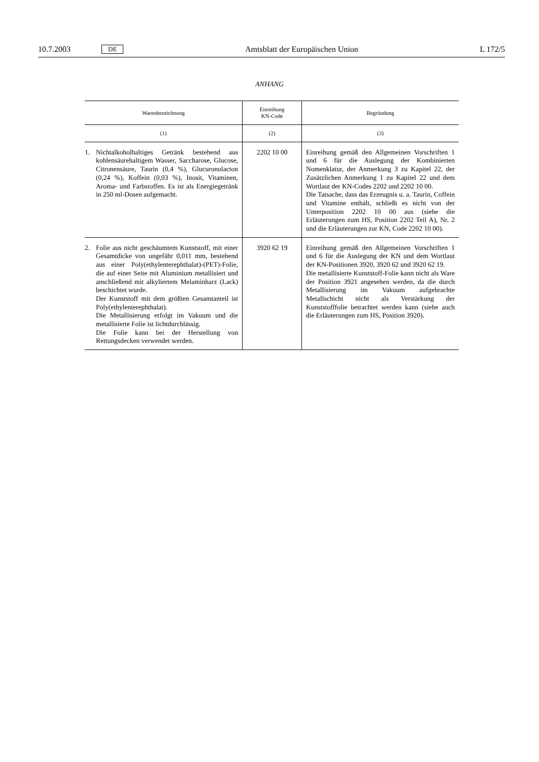10.7.2003
DE
Amtsblatt der Europäischen Union
L 172/5
ANHANG
| Warenbezeichnung | Einreihung KN-Code | Begründung |
| --- | --- | --- |
| (1) | (2) | (3) |
| 1. Nichtalkoholhaltiges Getränk bestehend aus kohlensäurehaltigem Wasser, Saccharose, Glucose, Citronensäure, Taurin (0,4 %), Glucuronolacton (0,24 %), Koffein (0,03 %), Inosit, Vitaminen, Aroma- und Farbstoffen. Es ist als Energiegetränk in 250 ml-Dosen aufgemacht. | 2202 10 00 | Einreihung gemäß den Allgemeinen Vorschriften 1 und 6 für die Auslegung der Kombinierten Nomenklatur, der Anmerkung 3 zu Kapitel 22, der Zusätzlichen Anmerkung 1 zu Kapitel 22 und dem Wortlaut der KN-Codes 2202 und 2202 10 00. Die Tatsache, dass das Erzeugnis u. a. Taurin, Coffein und Vitamine enthält, schließt es nicht von der Unterposition 2202 10 00 aus (siehe die Erläuterungen zum HS, Position 2202 Teil A), Nr. 2 und die Erläuterungen zur KN, Code 2202 10 00). |
| 2. Folie aus nicht geschäumtem Kunststoff, mit einer Gesamtdicke von ungefähr 0,011 mm, bestehend aus einer Poly(ethylenterephthalat)-(PET)-Folie, die auf einer Seite mit Aluminium metallisiert und anschließend mit alkyliertem Melaminharz (Lack) beschichtet wurde. Der Kunststoff mit dem größten Gesamtanteil ist Poly(ethylenterephthalat). Die Metallisierung erfolgt im Vakuum und die metallisierte Folie ist lichtdurchlässig. Die Folie kann bei der Herstellung von Rettungsdecken verwendet werden. | 3920 62 19 | Einreihung gemäß den Allgemeinen Vorschriften 1 und 6 für die Auslegung der KN und dem Wortlaut der KN-Positionen 3920, 3920 62 und 3920 62 19. Die metallisierte Kunststoff-Folie kann nicht als Ware der Position 3921 angesehen werden, da die durch Metallisierung im Vakuum aufgebrachte Metallschicht nicht als Verstärkung der Kunststofffolie betrachtet werden kann (siehe auch die Erläuterungen zum HS, Position 3920). |